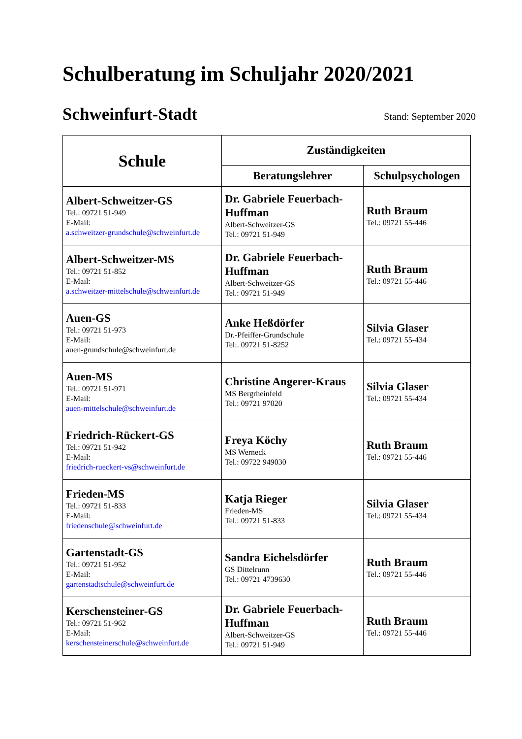Schulberatung im Schuljahr 2020/2021
Schweinfurt-Stadt
Stand: September 2020
| Schule | Zuständigkeiten | |
| --- | --- | --- |
| | Beratungslehrer | Schulpsychologen |
| Albert-Schweitzer-GS Tel.: 09721 51-949 E-Mail: a.schweitzer-grundschule@schweinfurt.de | Dr. Gabriele Feuerbach-Huffman Albert-Schweitzer-GS Tel.: 09721 51-949 | Ruth Braum Tel.: 09721 55-446 |
| Albert-Schweitzer-MS Tel.: 09721 51-852 E-Mail: a.schweitzer-mittelschule@schweinfurt.de | Dr. Gabriele Feuerbach-Huffman Albert-Schweitzer-GS Tel.: 09721 51-949 | Ruth Braum Tel.: 09721 55-446 |
| Auen-GS Tel.: 09721 51-973 E-Mail: auen-grundschule@schweinfurt.de | Anke Heßdörfer Dr.-Pfeiffer-Grundschule Tel:. 09721 51-8252 | Silvia Glaser Tel.: 09721 55-434 |
| Auen-MS Tel.: 09721 51-971 E-Mail: auen-mittelschule@schweinfurt.de | Christine Angerer-Kraus MS Bergrheinfeld Tel.: 09721 97020 | Silvia Glaser Tel.: 09721 55-434 |
| Friedrich-Rückert-GS Tel.: 09721 51-942 E-Mail: friedrich-rueckert-vs@schweinfurt.de | Freya Köchy MS Werneck Tel.: 09722 949030 | Ruth Braum Tel.: 09721 55-446 |
| Frieden-MS Tel.: 09721 51-833 E-Mail: friedenschule@schweinfurt.de | Katja Rieger Frieden-MS Tel.: 09721 51-833 | Silvia Glaser Tel.: 09721 55-434 |
| Gartenstadt-GS Tel.: 09721 51-952 E-Mail: gartenstadtschule@schweinfurt.de | Sandra Eichelsdörfer GS Dittelrunn Tel.: 09721 4739630 | Ruth Braum Tel.: 09721 55-446 |
| Kerschensteiner-GS Tel.: 09721 51-962 E-Mail: kerschensteinerschule@schweinfurt.de | Dr. Gabriele Feuerbach-Huffman Albert-Schweitzer-GS Tel.: 09721 51-949 | Ruth Braum Tel.: 09721 55-446 |